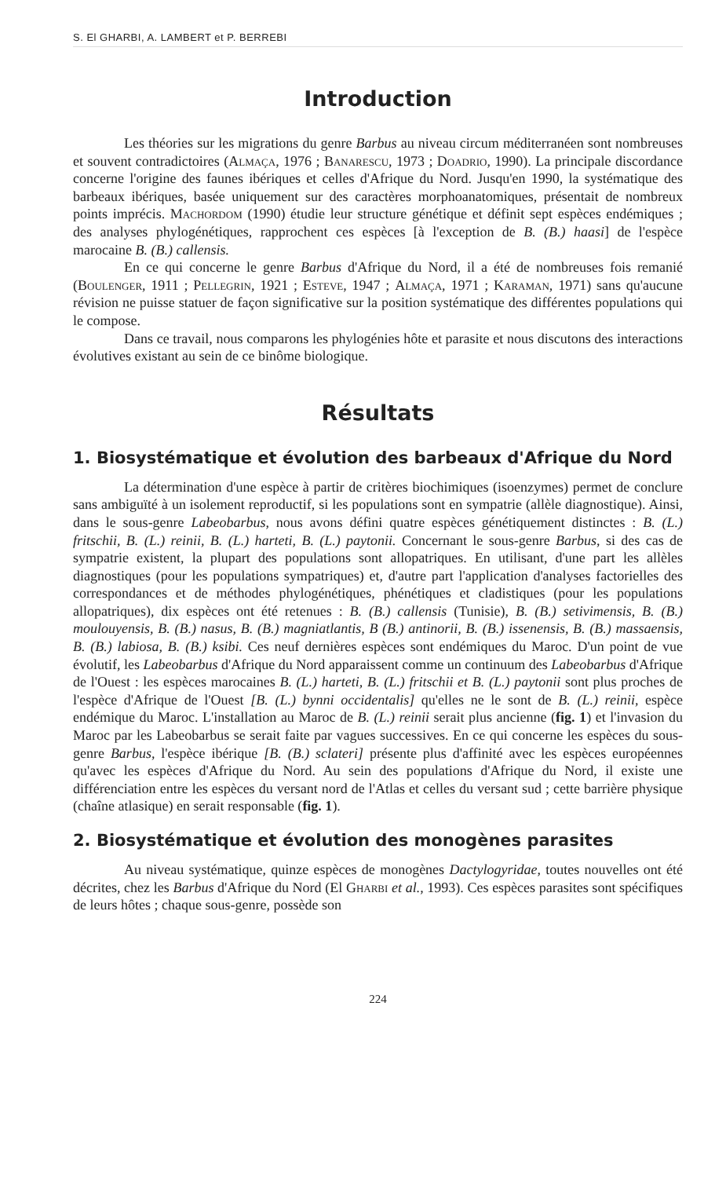S. El GHARBI, A. LAMBERT et P. BERREBI
Introduction
Les théories sur les migrations du genre Barbus au niveau circum méditerranéen sont nombreuses et souvent contradictoires (Almaça, 1976 ; Banarescu, 1973 ; Doadrio, 1990). La principale discordance concerne l'origine des faunes ibériques et celles d'Afrique du Nord. Jusqu'en 1990, la systématique des barbeaux ibériques, basée uniquement sur des caractères morphoanatomiques, présentait de nombreux points imprécis. Machordom (1990) étudie leur structure génétique et définit sept espèces endémiques ; des analyses phylogénétiques, rapprochent ces espèces [à l'exception de B. (B.) haasi] de l'espèce marocaine B. (B.) callensis.
En ce qui concerne le genre Barbus d'Afrique du Nord, il a été de nombreuses fois remanié (Boulenger, 1911 ; Pellegrin, 1921 ; Esteve, 1947 ; Almaça, 1971 ; Karaman, 1971) sans qu'aucune révision ne puisse statuer de façon significative sur la position systématique des différentes populations qui le compose.
Dans ce travail, nous comparons les phylogénies hôte et parasite et nous discutons des interactions évolutives existant au sein de ce binôme biologique.
Résultats
1. Biosystématique et évolution des barbeaux d'Afrique du Nord
La détermination d'une espèce à partir de critères biochimiques (isoenzymes) permet de conclure sans ambiguïté à un isolement reproductif, si les populations sont en sympatrie (allèle diagnostique). Ainsi, dans le sous-genre Labeobarbus, nous avons défini quatre espèces génétiquement distinctes : B. (L.) fritschii, B. (L.) reinii, B. (L.) harteti, B. (L.) paytonii. Concernant le sous-genre Barbus, si des cas de sympatrie existent, la plupart des populations sont allopatriques. En utilisant, d'une part les allèles diagnostiques (pour les populations sympatriques) et, d'autre part l'application d'analyses factorielles des correspondances et de méthodes phylogénétiques, phénétiques et cladistiques (pour les populations allopatriques), dix espèces ont été retenues : B. (B.) callensis (Tunisie), B. (B.) setivimensis, B. (B.) moulouyensis, B. (B.) nasus, B. (B.) magniatlantis, B (B.) antinorii, B. (B.) issenensis, B. (B.) massaensis, B. (B.) labiosa, B. (B.) ksibi. Ces neuf dernières espèces sont endémiques du Maroc. D'un point de vue évolutif, les Labeobarbus d'Afrique du Nord apparaissent comme un continuum des Labeobarbus d'Afrique de l'Ouest : les espèces marocaines B. (L.) harteti, B. (L.) fritschii et B. (L.) paytonii sont plus proches de l'espèce d'Afrique de l'Ouest [B. (L.) bynni occidentalis] qu'elles ne le sont de B. (L.) reinii, espèce endémique du Maroc. L'installation au Maroc de B. (L.) reinii serait plus ancienne (fig. 1) et l'invasion du Maroc par les Labeobarbus se serait faite par vagues successives. En ce qui concerne les espèces du sous-genre Barbus, l'espèce ibérique [B. (B.) sclateri] présente plus d'affinité avec les espèces européennes qu'avec les espèces d'Afrique du Nord. Au sein des populations d'Afrique du Nord, il existe une différenciation entre les espèces du versant nord de l'Atlas et celles du versant sud ; cette barrière physique (chaîne atlasique) en serait responsable (fig. 1).
2. Biosystématique et évolution des monogènes parasites
Au niveau systématique, quinze espèces de monogènes Dactylogyridae, toutes nouvelles ont été décrites, chez les Barbus d'Afrique du Nord (El Gharbi et al., 1993). Ces espèces parasites sont spécifiques de leurs hôtes ; chaque sous-genre, possède son
224